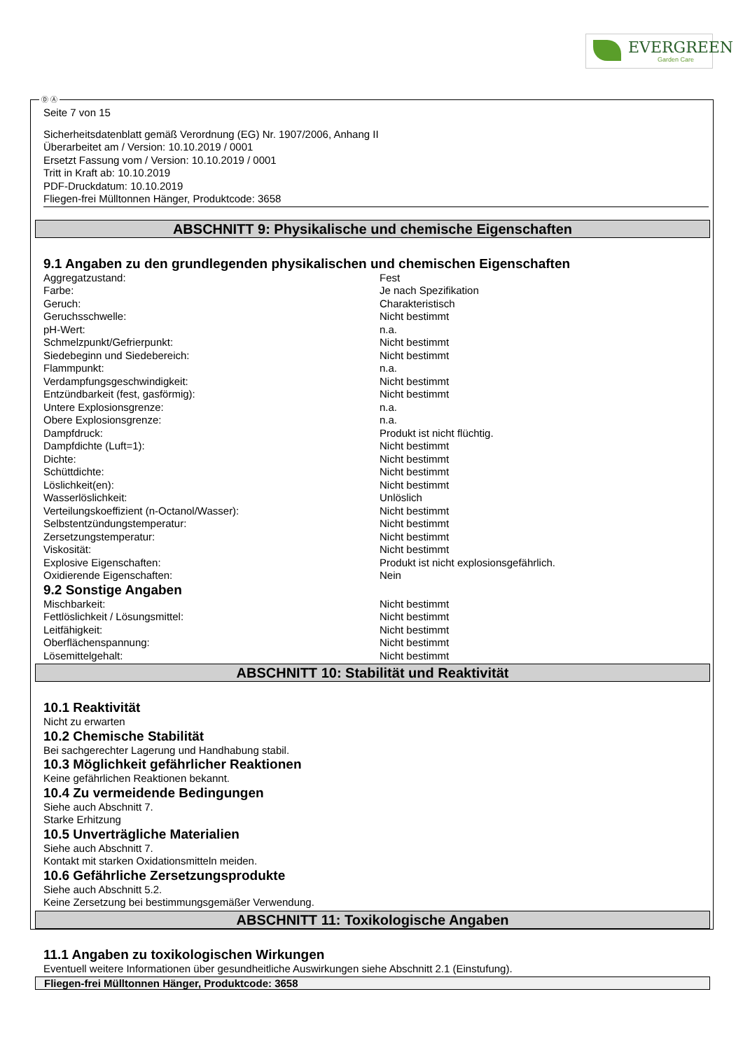EVERGREEN
Garden Care
Ⓓ Ⓐ
Seite 7 von 15
Sicherheitsdatenblatt gemäß Verordnung (EG) Nr. 1907/2006, Anhang II
Überarbeitet am / Version: 10.10.2019 / 0001
Ersetzt Fassung vom / Version: 10.10.2019 / 0001
Tritt in Kraft ab: 10.10.2019
PDF-Druckdatum: 10.10.2019
Fliegen-frei Mülltonnen Hänger, Produktcode: 3658
ABSCHNITT 9: Physikalische und chemische Eigenschaften
9.1 Angaben zu den grundlegenden physikalischen und chemischen Eigenschaften
| Aggregatzustand: | Fest |
| Farbe: | Je nach Spezifikation |
| Geruch: | Charakteristisch |
| Geruchsschwelle: | Nicht bestimmt |
| pH-Wert: | n.a. |
| Schmelzpunkt/Gefrierpunkt: | Nicht bestimmt |
| Siedebeginn und Siedebereich: | Nicht bestimmt |
| Flammpunkt: | n.a. |
| Verdampfungsgeschwindigkeit: | Nicht bestimmt |
| Entzündbarkeit (fest, gasförmig): | Nicht bestimmt |
| Untere Explosionsgrenze: | n.a. |
| Obere Explosionsgrenze: | n.a. |
| Dampfdruck: | Produkt ist nicht flüchtig. |
| Dampfdichte (Luft=1): | Nicht bestimmt |
| Dichte: | Nicht bestimmt |
| Schüttdichte: | Nicht bestimmt |
| Löslichkeit(en): | Nicht bestimmt |
| Wasserlöslichkeit: | Unlöslich |
| Verteilungskoeffizient (n-Octanol/Wasser): | Nicht bestimmt |
| Selbstentzündungstemperatur: | Nicht bestimmt |
| Zersetzungstemperatur: | Nicht bestimmt |
| Viskosität: | Nicht bestimmt |
| Explosive Eigenschaften: | Produkt ist nicht explosionsgefährlich. |
| Oxidierende Eigenschaften: | Nein |
9.2 Sonstige Angaben
| Mischbarkeit: | Nicht bestimmt |
| Fettlöslichkeit / Lösungsmittel: | Nicht bestimmt |
| Leitfähigkeit: | Nicht bestimmt |
| Oberflächenspannung: | Nicht bestimmt |
| Lösemittelgehalt: | Nicht bestimmt |
ABSCHNITT 10: Stabilität und Reaktivität
10.1 Reaktivität
Nicht zu erwarten
10.2 Chemische Stabilität
Bei sachgerechter Lagerung und Handhabung stabil.
10.3 Möglichkeit gefährlicher Reaktionen
Keine gefährlichen Reaktionen bekannt.
10.4 Zu vermeidende Bedingungen
Siehe auch Abschnitt 7.
Starke Erhitzung
10.5 Unverträgliche Materialien
Siehe auch Abschnitt 7.
Kontakt mit starken Oxidationsmitteln meiden.
10.6 Gefährliche Zersetzungsprodukte
Siehe auch Abschnitt 5.2.
Keine Zersetzung bei bestimmungsgemäßer Verwendung.
ABSCHNITT 11: Toxikologische Angaben
11.1 Angaben zu toxikologischen Wirkungen
Eventuell weitere Informationen über gesundheitliche Auswirkungen siehe Abschnitt 2.1 (Einstufung).
Fliegen-frei Mülltonnen Hänger, Produktcode: 3658